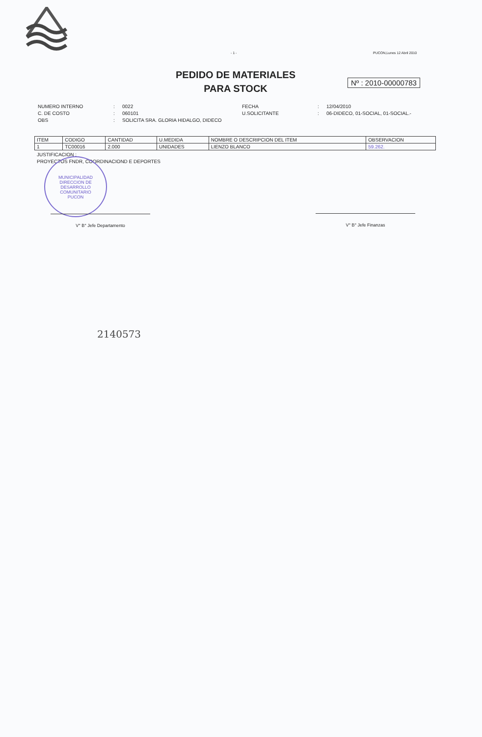- 1 - PUCON,Lunes 12 Abril 2010
PEDIDO DE MATERIALES
PARA STOCK
Nº : 2010-00000783
| NUMERO INTERNO | : | 0022 | FECHA | : | 12/04/2010 |
| C. DE COSTO | : | 060101 | U.SOLICITANTE | : | 06-DIDECO, 01-SOCIAL, 01-SOCIAL.- |
| OBS | : | SOLICITA SRA. GLORIA HIDALGO, DIDECO | | | |
| ITEM | CODIGO | CANTIDAD | U.MEDIDA | NOMBRE O DESCRIPCION DEL ITEM | OBSERVACION |
| --- | --- | --- | --- | --- | --- |
| 1 | TC00016 | 2.000 | UNIDADES | LIENZO BLANCO | 59.262. |
JUSTIFICACION :
PROYECTOS FNDR, COORDINACIOND E DEPORTES
MUNICIPALIDAD
DIRECCION DE
DESARROLLO
COMUNITARIO
PUCON
V° B° Jefe Departamento V° B° Jefe Finanzas
2140573